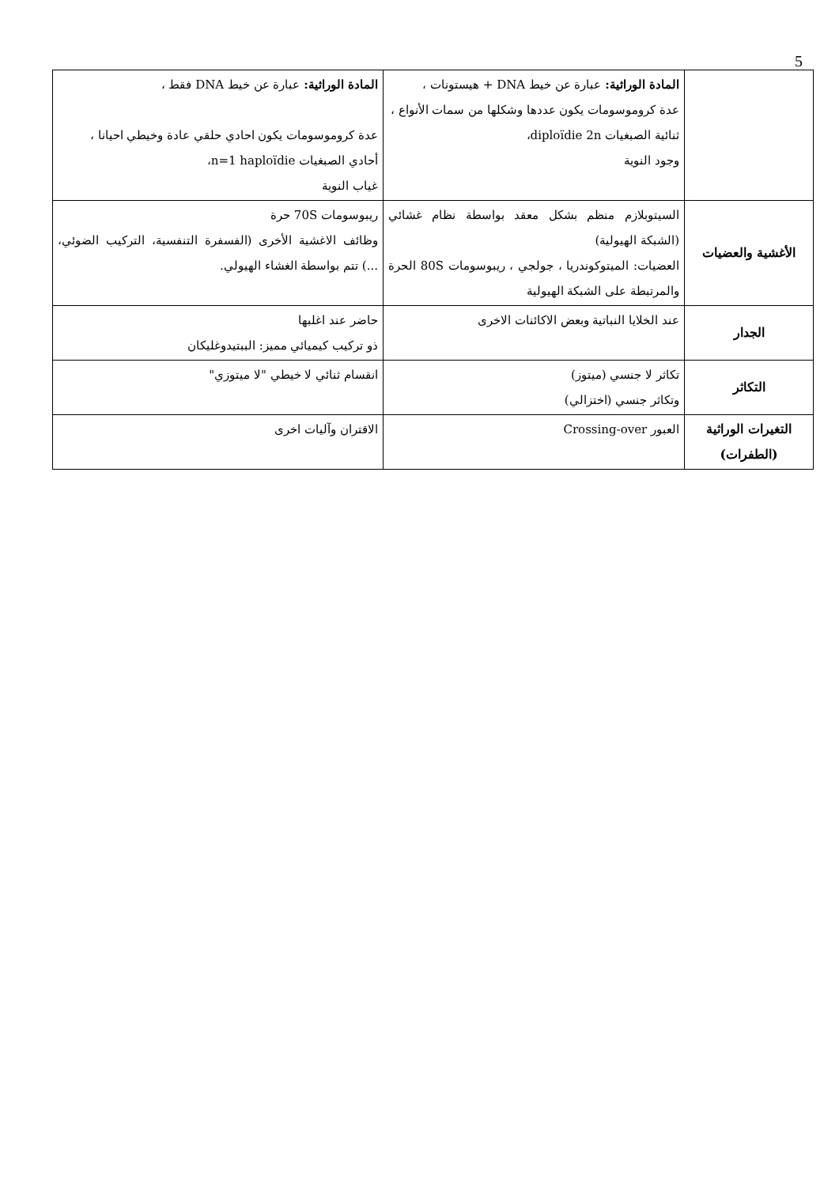5
| | المادة الوراثية: عبارة عن خيط DNA + هيستونات ، عدة كروموسومات يكون عددها وشكلها من سمات الأنواع ، ثنائية الصبغيات diploïdie 2n، وجود النوية | المادة الوراثية: عبارة عن خيط DNA فقط ، عدة كروموسومات يكون احادي حلقي عادة وخيطي احيانا ، أحادي الصبغيات n=1 haploïdie، غياب النوية |
| الأغشية والعضيات | السيتوبلازم منظم بشكل معقد بواسطة نظام غشائي (الشبكة الهيولية) العضيات: الميتوكوندريا ، جولجي ، ريبوسومات 80S الحرة والمرتبطة على الشبكة الهيولية | ريبوسومات 70S حرة وظائف الاغشية الأخرى (الفسفرة التنفسية، التركيب الضوئي، ...) تتم بواسطة الغشاء الهيولي. |
| الجدار | عند الخلايا النباتية وبعض الاكائنات الاخرى | حاضر عند اغلبها ذو تركيب كيميائي مميز: الببتيدوغليكان |
| التكاثر | تكاثر لا جنسي (ميتوز) وتكاثر جنسي (اختزالي) | انقسام ثنائي لا خيطي "لا ميتوزي" |
| التغيرات الوراثية (الطفرات) | العبور Crossing-over | الاقتران وآليات اخرى |